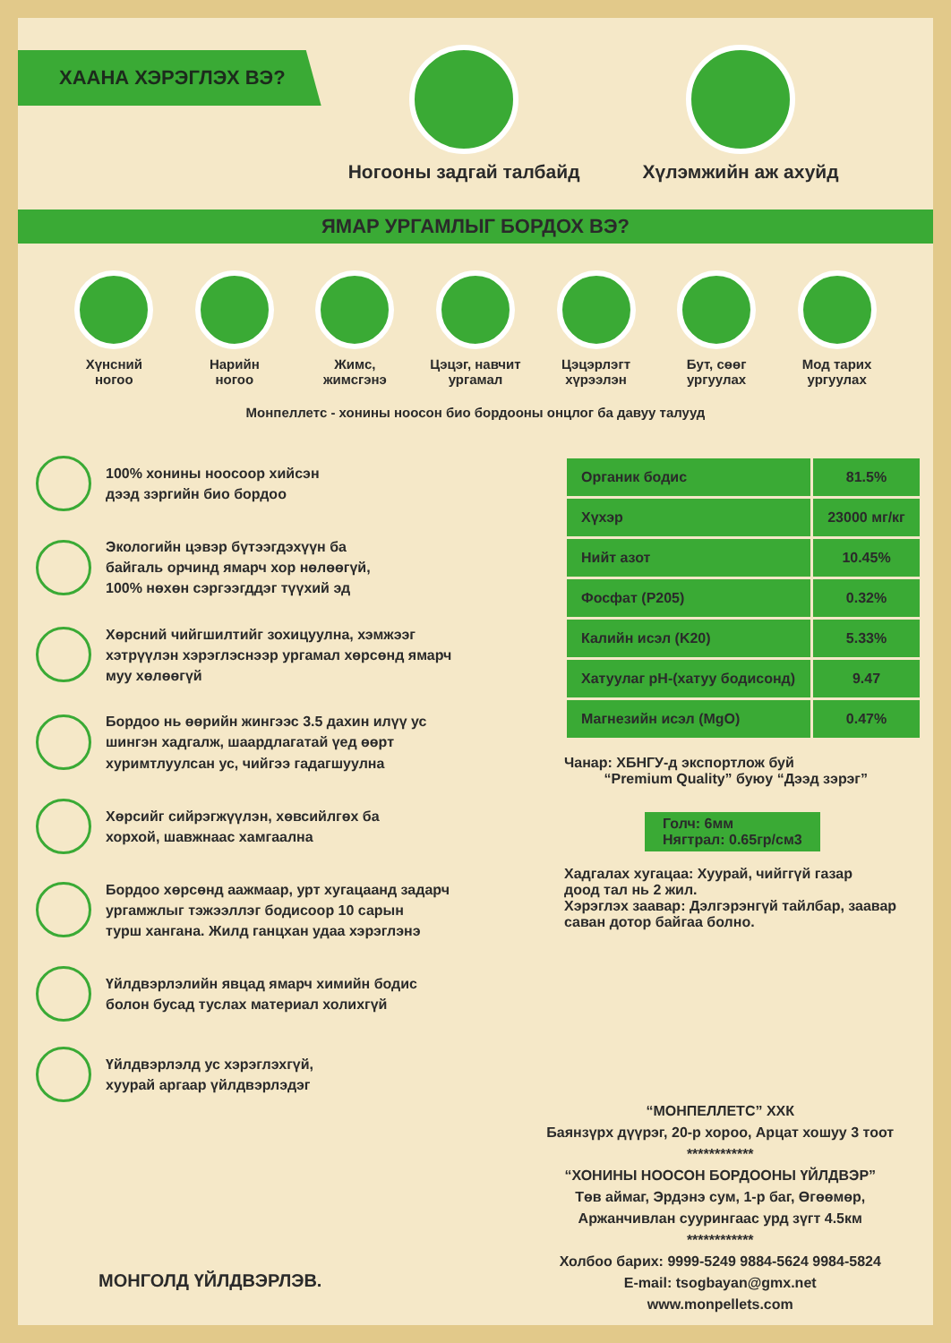ХААНА ХЭРЭГЛЭХ ВЭ?
Ногооны задгай талбайд Хүлэмжийн аж ахуйд
ЯМАР УРГАМЛЫГ БОРДОХ ВЭ?
Хүнсний
ногоо
Нарийн
ногоо
Жимс,
жимсгэнэ
Цэцэг, навчит
ургамал
Цэцэрлэгт
хүрээлэн
Бут, сөөг
ургуулах
Мод тарих
ургуулах
Монпеллетс - хонины ноосон био бордооны онцлог ба давуу талууд
100% хонины ноосоор хийсэн
дээд зэргийн био бордоо
Экологийн цэвэр бүтээгдэхүүн ба
байгаль орчинд ямарч хор нөлөөгүй,
100% нөхөн сэргээгддэг түүхий эд
Хөрсний чийгшилтийг зохицуулна, хэмжээг
хэтрүүлэн хэрэглэснээр ургамал хөрсөнд ямарч
муу хөлөөгүй
Бордоо нь өөрийн жингээс 3.5 дахин илүү ус
шингэн хадгалж, шаардлагатай үед өөрт
хуримтлуулсан ус, чийгээ гадагшуулна
Хөрсийг сийрэгжүүлэн, хөвсийлгөх ба
хорхой, шавжнаас хамгаална
Бордоо хөрсөнд аажмаар, урт хугацаанд задарч
ургамжлыг тэжээллэг бодисоор 10 сарын
турш хангана. Жилд ганцхан удаа хэрэглэнэ
Үйлдвэрлэлийн явцад ямарч химийн бодис
болон бусад туслах материал холихгүй
Үйлдвэрлэлд ус хэрэглэхгүй,
хуурай аргаар үйлдвэрлэдэг
| Органик бодис | 81.5% |
| Хүхэр | 23000 мг/кг |
| Нийт азот | 10.45% |
| Фосфат (P205) | 0.32% |
| Калийн исэл (K20) | 5.33% |
| Хатуулаг pH-(хатуу бодисонд) | 9.47 |
| Магнезийн исэл (MgO) | 0.47% |
Чанар: ХБНГУ-д экспортлож буй
“Premium Quality” буюу “Дээд зэрэг”
Голч: 6мм
Нягтрал: 0.65гр/см3
Хадгалах хугацаа: Хуурай, чийггүй газар
доод тал нь 2 жил.
Хэрэглэх заавар: Дэлгэрэнгүй тайлбар, заавар
саван дотор байгаа болно.
МОНГОЛД ҮЙЛДВЭРЛЭВ.
“МОНПЕЛЛЕТС” ХХК
Баянзүрх дүүрэг, 20-р хороо, Арцат хошуу 3 тоот
************
“ХОНИНЫ НООСОН БОРДООНЫ ҮЙЛДВЭР”
Төв аймаг, Эрдэнэ сум, 1-р баг, Өгөөмөр,
Аржанчивлан суурингаас урд зүгт 4.5км
************
Холбоо барих: 9999-5249 9884-5624 9984-5824
E-mail: tsogbayan@gmx.net
www.monpellets.com